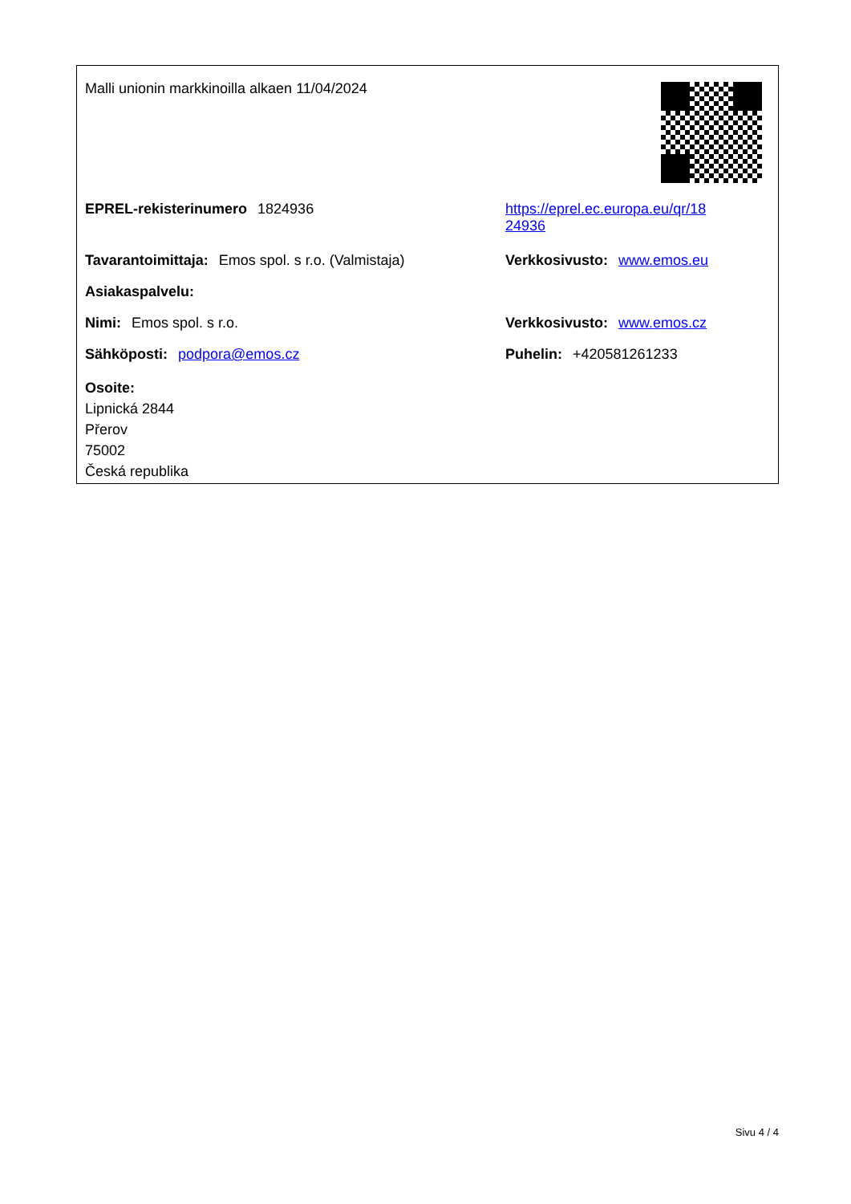Malli unionin markkinoilla alkaen 11/04/2024
EPREL-rekisterinumero 1824936 https://eprel.ec.europa.eu/qr/18
24936
Tavarantoimittaja: Emos spol. s r.o. (Valmistaja)
Verkkosivusto: www.emos.eu
Asiakaspalvelu:
Nimi: Emos spol. s r.o. Verkkosivusto: www.emos.cz
Sähköposti: podpora@emos.cz Puhelin: +420581261233
Osoite:
Lipnická 2844
Přerov
75002
Česká republika
Sivu 4 / 4